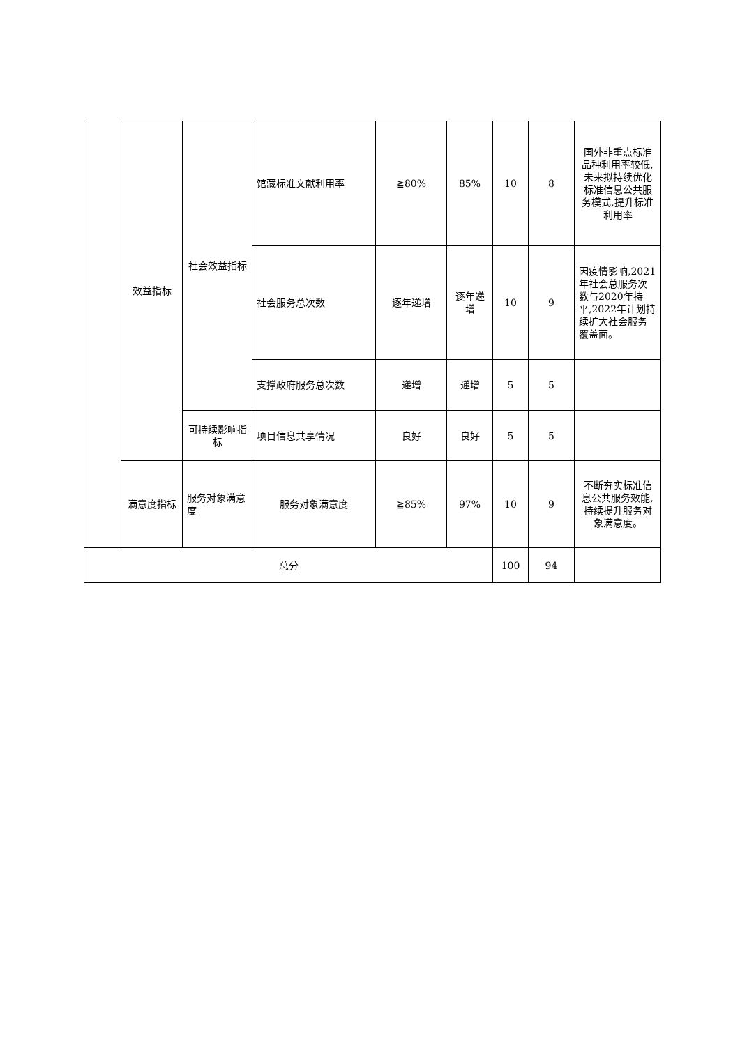| | 效益指标 | 社会效益指标 | 馆藏标准文献利用率 | ≧80% | 85% | 10 | 8 | 国外非重点标准品种利用率较低,未来拟持续优化标准信息公共服务模式,提升标准利用率 |
| | | | 社会服务总次数 | 逐年递增 | 逐年递增 | 10 | 9 | 因疫情影响,2021年社会总服务次数与2020年持平,2022年计划持续扩大社会服务覆盖面。 |
| | | | 支撑政府服务总次数 | 递增 | 递增 | 5 | 5 | |
| | | 可持续影响指标 | 项目信息共享情况 | 良好 | 良好 | 5 | 5 | |
| | 满意度指标 | 服务对象满意度 | 服务对象满意度 | ≧85% | 97% | 10 | 9 | 不断夯实标准信息公共服务效能,持续提升服务对象满意度。 |
| 总分 | | | | | | 100 | 94 | |